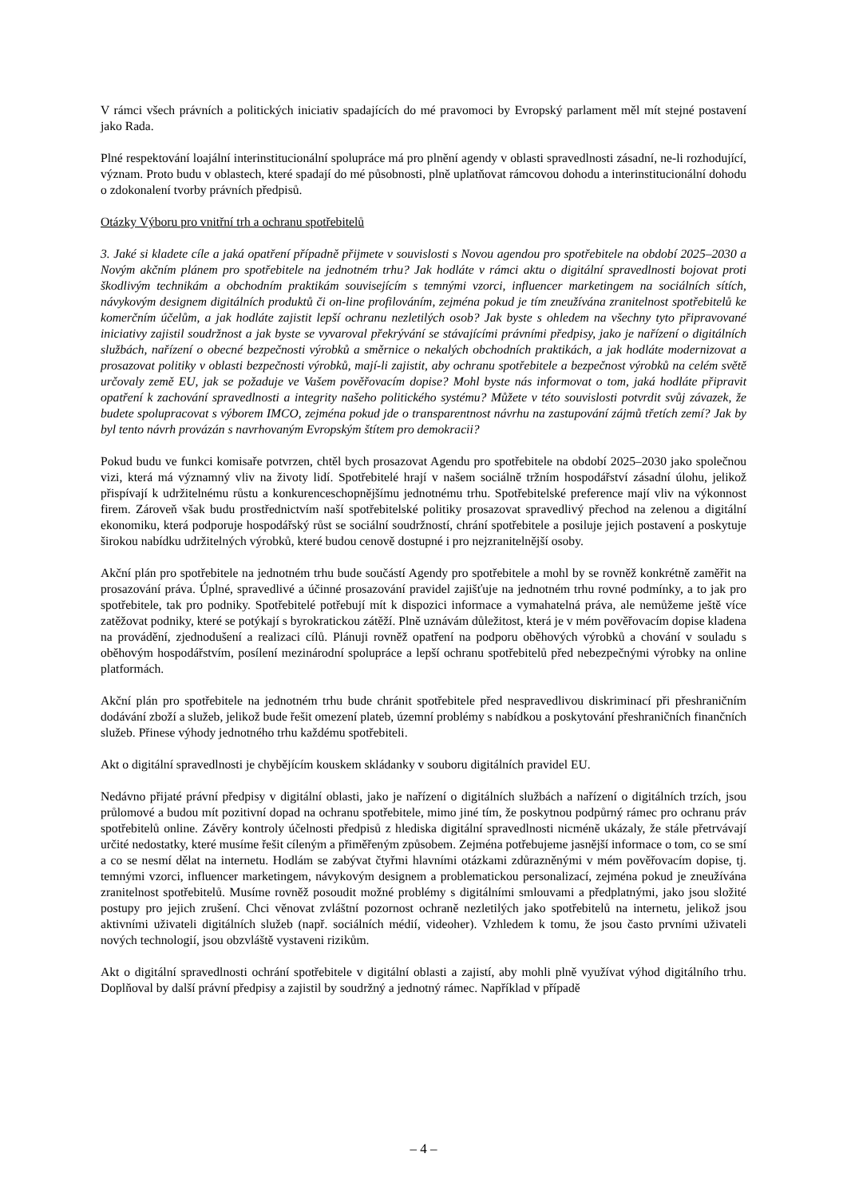V rámci všech právních a politických iniciativ spadajících do mé pravomoci by Evropský parlament měl mít stejné postavení jako Rada.
Plné respektování loajální interinstitucionální spolupráce má pro plnění agendy v oblasti spravedlnosti zásadní, ne-li rozhodující, význam. Proto budu v oblastech, které spadají do mé působnosti, plně uplatňovat rámcovou dohodu a interinstitucionální dohodu o zdokonalení tvorby právních předpisů.
Otázky Výboru pro vnitřní trh a ochranu spotřebitelů
3. Jaké si kladete cíle a jaká opatření případně přijmete v souvislosti s Novou agendou pro spotřebitele na období 2025–2030 a Novým akčním plánem pro spotřebitele na jednotném trhu? Jak hodláte v rámci aktu o digitální spravedlnosti bojovat proti škodlivým technikám a obchodním praktikám souvisejícím s temnými vzorci, influencer marketingem na sociálních sítích, návykovým designem digitálních produktů či on-line profilováním, zejména pokud je tím zneužívána zranitelnost spotřebitelů ke komerčním účelům, a jak hodláte zajistit lepší ochranu nezletilých osob? Jak byste s ohledem na všechny tyto připravované iniciativy zajistil soudržnost a jak byste se vyvaroval překrývání se stávajícími právními předpisy, jako je nařízení o digitálních službách, nařízení o obecné bezpečnosti výrobků a směrnice o nekalých obchodních praktikách, a jak hodláte modernizovat a prosazovat politiky v oblasti bezpečnosti výrobků, mají-li zajistit, aby ochranu spotřebitele a bezpečnost výrobků na celém světě určovaly země EU, jak se požaduje ve Vašem pověřovacím dopise? Mohl byste nás informovat o tom, jaká hodláte připravit opatření k zachování spravedlnosti a integrity našeho politického systému? Můžete v této souvislosti potvrdit svůj závazek, že budete spolupracovat s výborem IMCO, zejména pokud jde o transparentnost návrhu na zastupování zájmů třetích zemí? Jak by byl tento návrh provázán s navrhovaným Evropským štítem pro demokracii?
Pokud budu ve funkci komisaře potvrzen, chtěl bych prosazovat Agendu pro spotřebitele na období 2025–2030 jako společnou vizi, která má významný vliv na životy lidí. Spotřebitelé hrají v našem sociálně tržním hospodářství zásadní úlohu, jelikož přispívají k udržitelnému růstu a konkurenceschopnějšímu jednotnému trhu. Spotřebitelské preference mají vliv na výkonnost firem. Zároveň však budu prostřednictvím naší spotřebitelské politiky prosazovat spravedlivý přechod na zelenou a digitální ekonomiku, která podporuje hospodářský růst se sociální soudržností, chrání spotřebitele a posiluje jejich postavení a poskytuje širokou nabídku udržitelných výrobků, které budou cenově dostupné i pro nejzranitelnější osoby.
Akční plán pro spotřebitele na jednotném trhu bude součástí Agendy pro spotřebitele a mohl by se rovněž konkrétně zaměřit na prosazování práva. Úplné, spravedlivé a účinné prosazování pravidel zajišťuje na jednotném trhu rovné podmínky, a to jak pro spotřebitele, tak pro podniky. Spotřebitelé potřebují mít k dispozici informace a vymahatelná práva, ale nemůžeme ještě více zatěžovat podniky, které se potýkají s byrokratickou zátěží. Plně uznávám důležitost, která je v mém pověřovacím dopise kladena na provádění, zjednodušení a realizaci cílů. Plánuji rovněž opatření na podporu oběhových výrobků a chování v souladu s oběhovým hospodářstvím, posílení mezinárodní spolupráce a lepší ochranu spotřebitelů před nebezpečnými výrobky na online platformách.
Akční plán pro spotřebitele na jednotném trhu bude chránit spotřebitele před nespravedlivou diskriminací při přeshraničním dodávání zboží a služeb, jelikož bude řešit omezení plateb, územní problémy s nabídkou a poskytování přeshraničních finančních služeb. Přinese výhody jednotného trhu každému spotřebiteli.
Akt o digitální spravedlnosti je chybějícím kouskem skládanky v souboru digitálních pravidel EU.
Nedávno přijaté právní předpisy v digitální oblasti, jako je nařízení o digitálních službách a nařízení o digitálních trzích, jsou průlomové a budou mít pozitivní dopad na ochranu spotřebitele, mimo jiné tím, že poskytnou podpůrný rámec pro ochranu práv spotřebitelů online. Závěry kontroly účelnosti předpisů z hlediska digitální spravedlnosti nicméně ukázaly, že stále přetrvávají určité nedostatky, které musíme řešit cíleným a přiměřeným způsobem. Zejména potřebujeme jasnější informace o tom, co se smí a co se nesmí dělat na internetu. Hodlám se zabývat čtyřmi hlavními otázkami zdůrazněnými v mém pověřovacím dopise, tj. temnými vzorci, influencer marketingem, návykovým designem a problematickou personalizací, zejména pokud je zneužívána zranitelnost spotřebitelů. Musíme rovněž posoudit možné problémy s digitálními smlouvami a předplatnými, jako jsou složité postupy pro jejich zrušení. Chci věnovat zvláštní pozornost ochraně nezletilých jako spotřebitelů na internetu, jelikož jsou aktivními uživateli digitálních služeb (např. sociálních médií, videoher). Vzhledem k tomu, že jsou často prvními uživateli nových technologií, jsou obzvláště vystaveni rizikům.
Akt o digitální spravedlnosti ochrání spotřebitele v digitální oblasti a zajistí, aby mohli plně využívat výhod digitálního trhu. Doplňoval by další právní předpisy a zajistil by soudržný a jednotný rámec. Například v případě
– 4 –